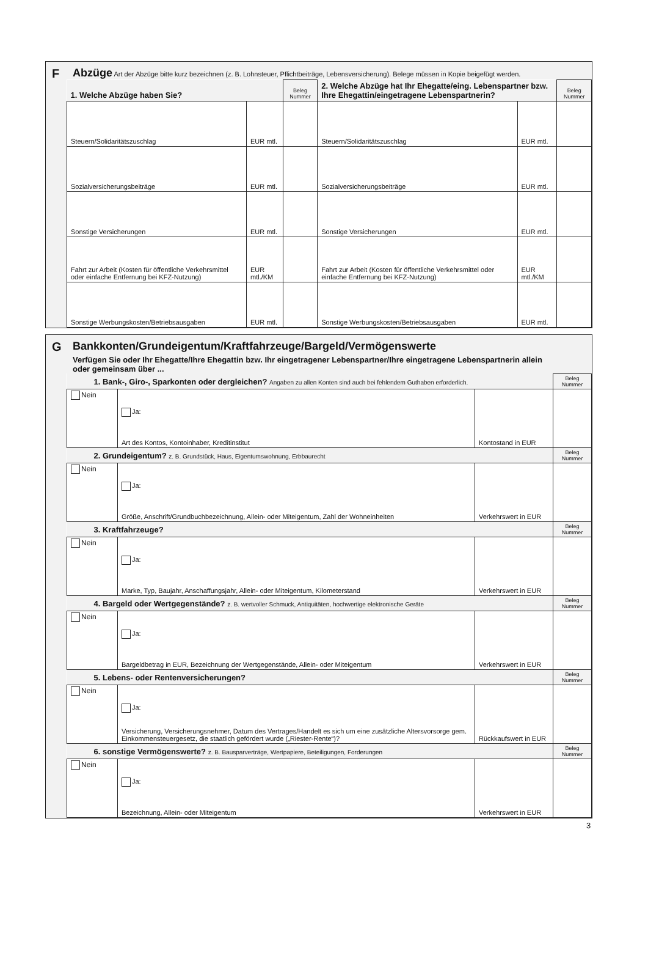F
Abzüge Art der Abzüge bitte kurz bezeichnen (z. B. Lohnsteuer, Pflichtbeiträge, Lebensversicherung). Belege müssen in Kopie beigefügt werden.
| 1. Welche Abzüge haben Sie? | | Beleg Nummer | 2. Welche Abzüge hat Ihr Ehegatte/eing. Lebenspartner bzw. Ihre Ehegattin/eingetragene Lebenspartnerin? | | Beleg Nummer |
| --- | --- | --- | --- | --- | --- |
| Steuern/Solidaritätszuschlag | EUR mtl. | | Steuern/Solidaritätszuschlag | EUR mtl. | |
| Sozialversicherungsbeiträge | EUR mtl. | | Sozialversicherungsbeiträge | EUR mtl. | |
| Sonstige Versicherungen | EUR mtl. | | Sonstige Versicherungen | EUR mtl. | |
| Fahrt zur Arbeit (Kosten für öffentliche Verkehrsmittel oder einfache Entfernung bei KFZ-Nutzung) | EUR mtl./KM | | Fahrt zur Arbeit (Kosten für öffentliche Verkehrsmittel oder einfache Entfernung bei KFZ-Nutzung) | EUR mtl./KM | |
| Sonstige Werbungskosten/Betriebsausgaben | EUR mtl. | | Sonstige Werbungskosten/Betriebsausgaben | EUR mtl. | |
G
Bankkonten/Grundeigentum/Kraftfahrzeuge/Bargeld/Vermögenswerte
Verfügen Sie oder Ihr Ehegatte/Ihre Ehegattin bzw. Ihr eingetragener Lebenspartner/Ihre eingetragene Lebenspartnerin allein oder gemeinsam über ...
| 1. Bank-, Giro-, Sparkonten oder dergleichen? Angaben zu allen Konten sind auch bei fehlendem Guthaben erforderlich. | | | Beleg Nummer |
| Nein | Ja: Art des Kontos, Kontoinhaber, Kreditinstitut | Kontostand in EUR | |
| 2. Grundeigentum? z. B. Grundstück, Haus, Eigentumswohnung, Erbbaurecht | | | Beleg Nummer |
| Nein | Ja: Größe, Anschrift/Grundbuchbezeichnung, Allein- oder Miteigentum, Zahl der Wohneinheiten | Verkehrswert in EUR | |
| 3. Kraftfahrzeuge? | | | Beleg Nummer |
| Nein | Ja: Marke, Typ, Baujahr, Anschaffungsjahr, Allein- oder Miteigentum, Kilometerstand | Verkehrswert in EUR | |
| 4. Bargeld oder Wertgegenstände? z. B. wertvoller Schmuck, Antiquitäten, hochwertige elektronische Geräte | | | Beleg Nummer |
| Nein | Ja: Bargeldbetrag in EUR, Bezeichnung der Wertgegenstände, Allein- oder Miteigentum | Verkehrswert in EUR | |
| 5. Lebens- oder Rentenversicherungen? | | | Beleg Nummer |
| Nein | Ja: Versicherung, Versicherungsnehmer, Datum des Vertrages/Handelt es sich um eine zusätzliche Altersvorsorge gem. Einkommensteuergesetz, die staatlich gefördert wurde („Riester-Rente“)? | Rückkaufswert in EUR | |
| 6. sonstige Vermögenswerte? z. B. Bausparverträge, Wertpapiere, Beteiligungen, Forderungen | | | Beleg Nummer |
| Nein | Ja: Bezeichnung, Allein- oder Miteigentum | Verkehrswert in EUR | |
3